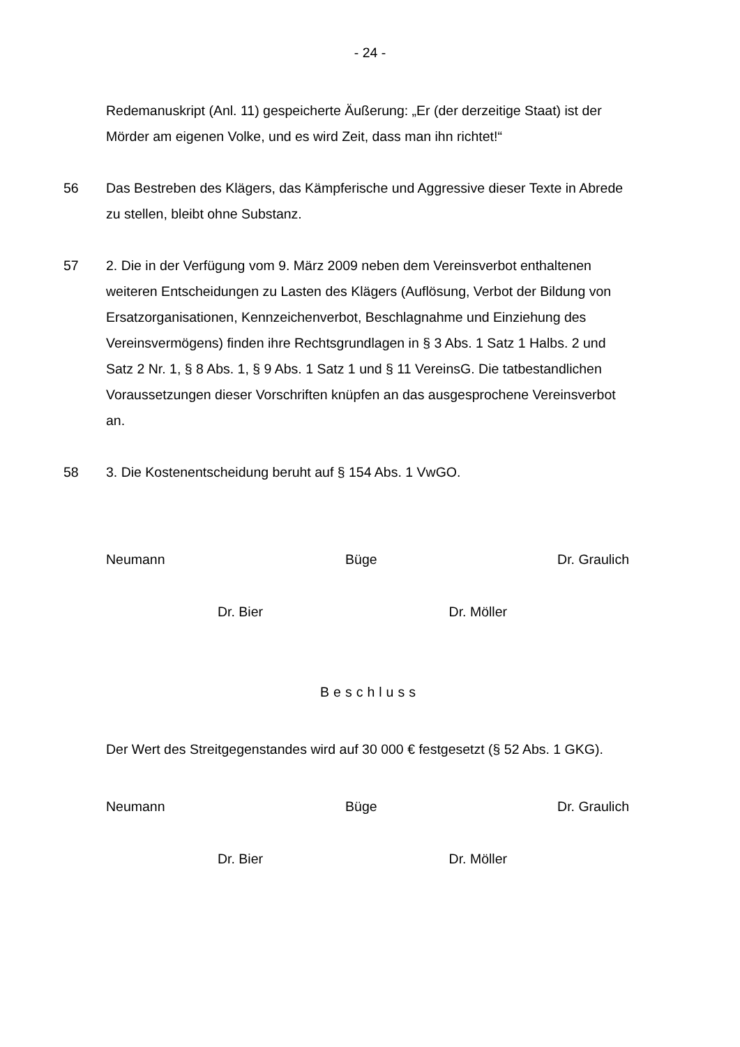- 24 -
Redemanuskript (Anl. 11) gespeicherte Äußerung: „Er (der derzeitige Staat) ist der Mörder am eigenen Volke, und es wird Zeit, dass man ihn richtet!“
56 Das Bestreben des Klägers, das Kämpferische und Aggressive dieser Texte in Abrede zu stellen, bleibt ohne Substanz.
57 2. Die in der Verfügung vom 9. März 2009 neben dem Vereinsverbot enthaltenen weiteren Entscheidungen zu Lasten des Klägers (Auflösung, Verbot der Bildung von Ersatzorganisationen, Kennzeichenverbot, Beschlagnahme und Einziehung des Vereinsvermögens) finden ihre Rechtsgrundlagen in § 3 Abs. 1 Satz 1 Halbs. 2 und Satz 2 Nr. 1, § 8 Abs. 1, § 9 Abs. 1 Satz 1 und § 11 VereinsG. Die tatbestandlichen Voraussetzungen dieser Vorschriften knüpfen an das ausgesprochene Vereinsverbot an.
58 3. Die Kostenentscheidung beruht auf § 154 Abs. 1 VwGO.
Neumann Büge Dr. Graulich
Dr. Bier Dr. Möller
Beschluss
Der Wert des Streitgegenstandes wird auf 30 000 € festgesetzt (§ 52 Abs. 1 GKG).
Neumann Büge Dr. Graulich
Dr. Bier Dr. Möller